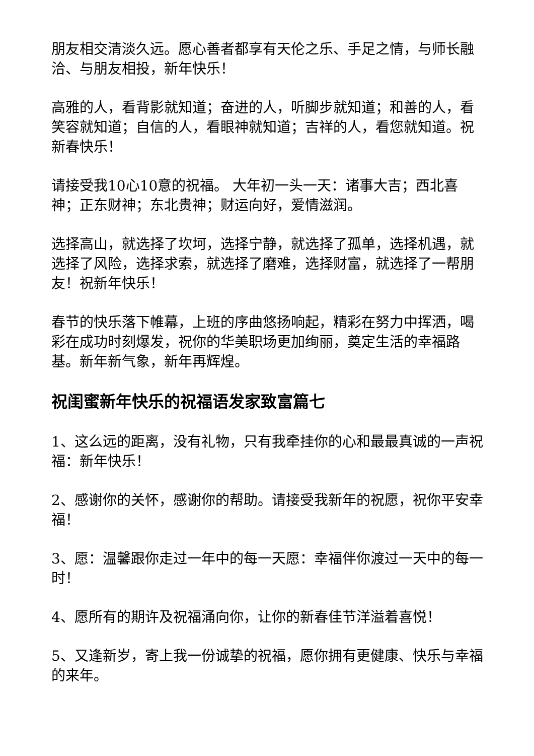朋友相交清淡久远。愿心善者都享有天伦之乐、手足之情，与师长融洽、与朋友相投，新年快乐！
高雅的人，看背影就知道；奋进的人，听脚步就知道；和善的人，看笑容就知道；自信的人，看眼神就知道；吉祥的人，看您就知道。祝新春快乐！
请接受我10心10意的祝福。 大年初一头一天：诸事大吉；西北喜神；正东财神；东北贵神；财运向好，爱情滋润。
选择高山，就选择了坎坷，选择宁静，就选择了孤单，选择机遇，就选择了风险，选择求索，就选择了磨难，选择财富，就选择了一帮朋友！祝新年快乐！
春节的快乐落下帷幕，上班的序曲悠扬响起，精彩在努力中挥洒，喝彩在成功时刻爆发，祝你的华美职场更加绚丽，奠定生活的幸福路基。新年新气象，新年再辉煌。
祝闺蜜新年快乐的祝福语发家致富篇七
1、这么远的距离，没有礼物，只有我牵挂你的心和最最真诚的一声祝福：新年快乐！
2、感谢你的关怀，感谢你的帮助。请接受我新年的祝愿，祝你平安幸福！
3、愿：温馨跟你走过一年中的每一天愿：幸福伴你渡过一天中的每一时！
4、愿所有的期许及祝福涌向你，让你的新春佳节洋溢着喜悦！
5、又逢新岁，寄上我一份诚挚的祝福，愿你拥有更健康、快乐与幸福的来年。